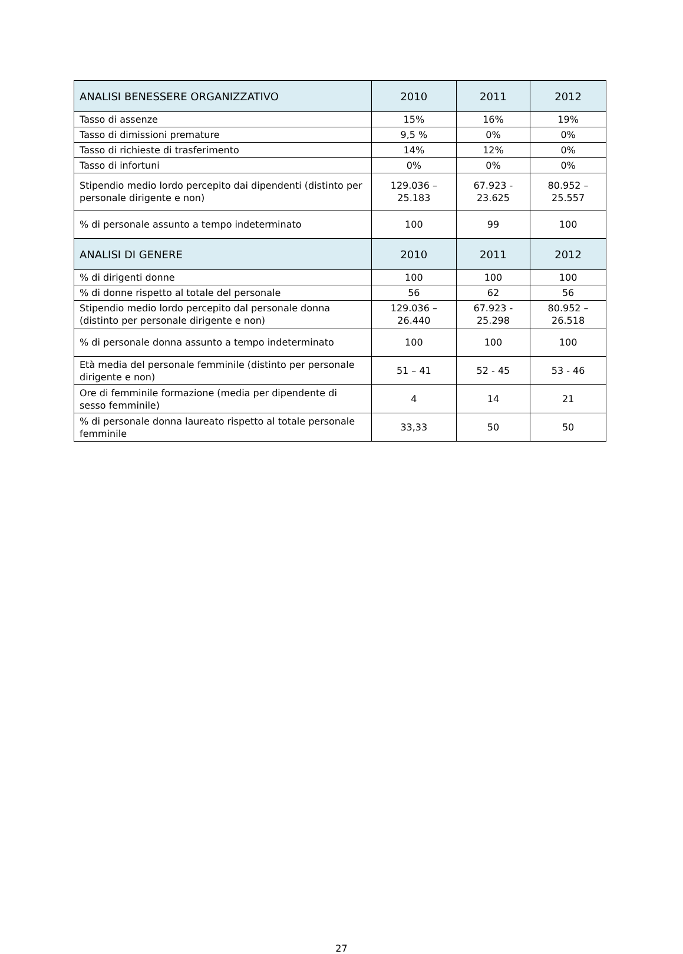| ANALISI BENESSERE ORGANIZZATIVO | 2010 | 2011 | 2012 |
| --- | --- | --- | --- |
| Tasso di assenze | 15% | 16% | 19% |
| Tasso di dimissioni premature | 9,5 % | 0% | 0% |
| Tasso di richieste di trasferimento | 14% | 12% | 0% |
| Tasso di infortuni | 0% | 0% | 0% |
| Stipendio medio lordo percepito dai dipendenti (distinto per personale dirigente e non) | 129.036 – 25.183 | 67.923 - 23.625 | 80.952 – 25.557 |
| % di personale assunto a tempo indeterminato | 100 | 99 | 100 |
| ANALISI DI GENERE | 2010 | 2011 | 2012 |
| % di dirigenti donne | 100 | 100 | 100 |
| % di donne rispetto al totale del personale | 56 | 62 | 56 |
| Stipendio medio lordo percepito dal personale donna (distinto per personale dirigente e non) | 129.036 – 26.440 | 67.923 - 25.298 | 80.952 – 26.518 |
| % di personale donna assunto a tempo indeterminato | 100 | 100 | 100 |
| Età media del personale femminile (distinto per personale dirigente e non) | 51 – 41 | 52 - 45 | 53 - 46 |
| Ore di femminile formazione (media per dipendente di sesso femminile) | 4 | 14 | 21 |
| % di personale donna laureato rispetto al totale personale femminile | 33,33 | 50 | 50 |
27